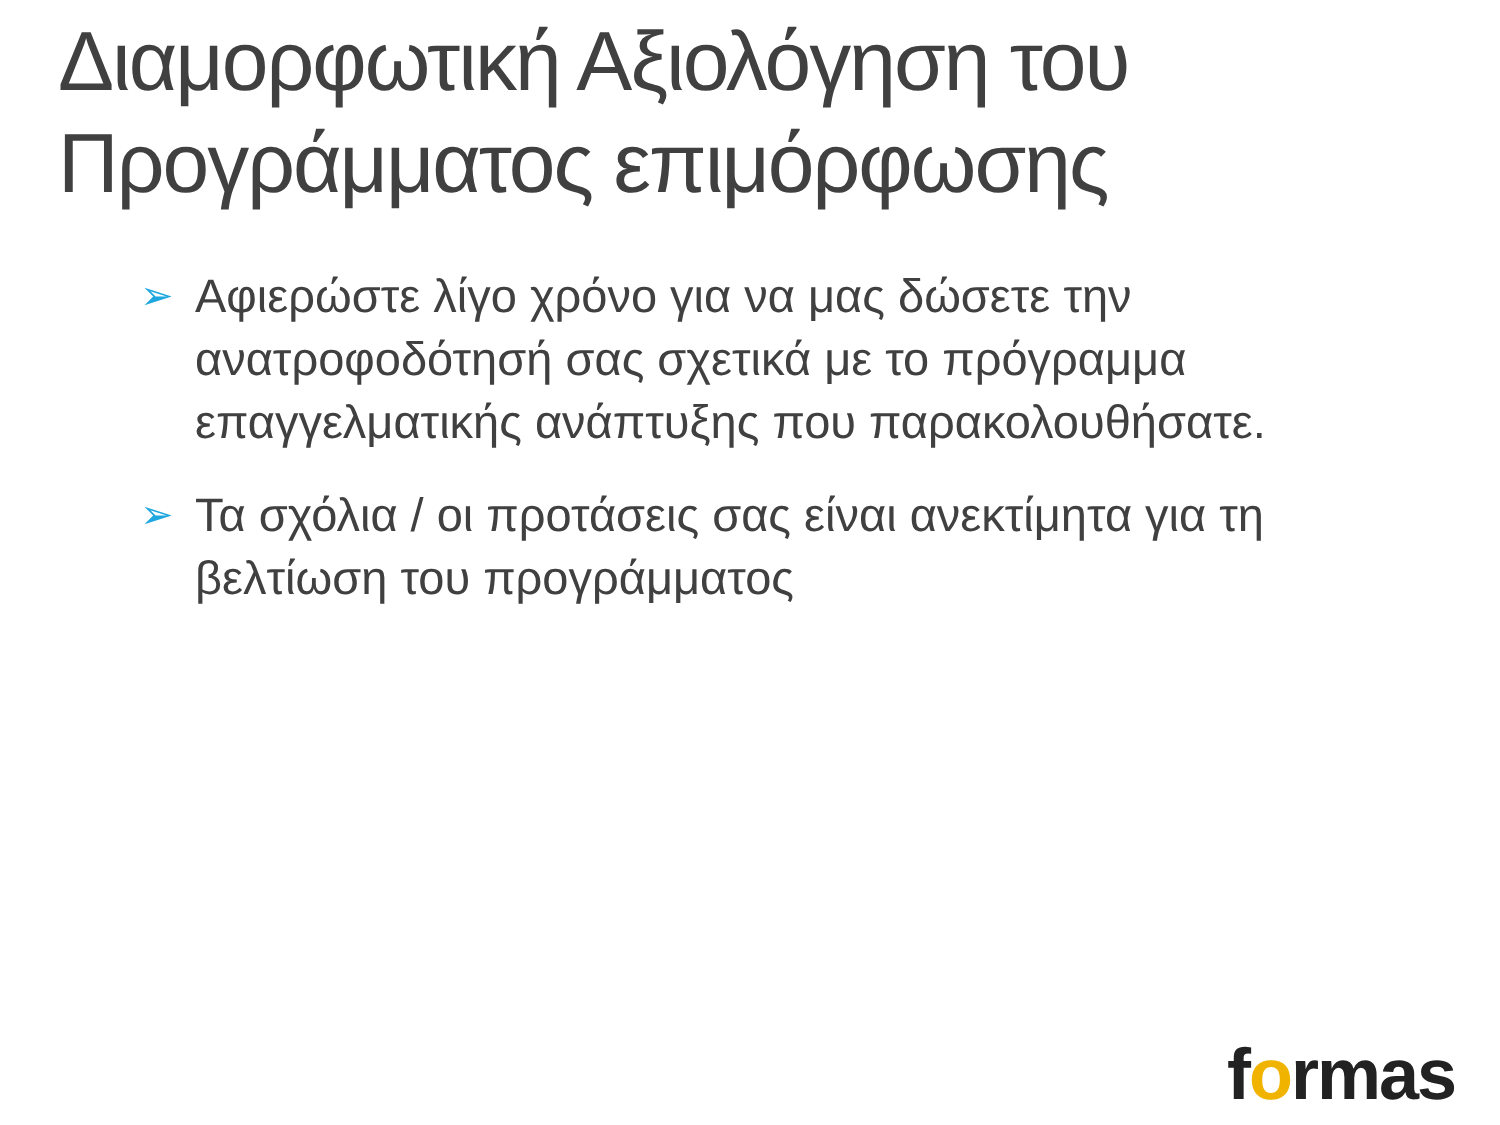Διαμορφωτική Αξιολόγηση του Προγράμματος επιμόρφωσης
➢ Αφιερώστε λίγο χρόνο για να μας δώσετε την ανατροφοδότησή σας σχετικά με το πρόγραμμα επαγγελματικής ανάπτυξης που παρακολουθήσατε.
➢ Τα σχόλια / οι προτάσεις σας είναι ανεκτίμητα για τη βελτίωση του προγράμματος
formas